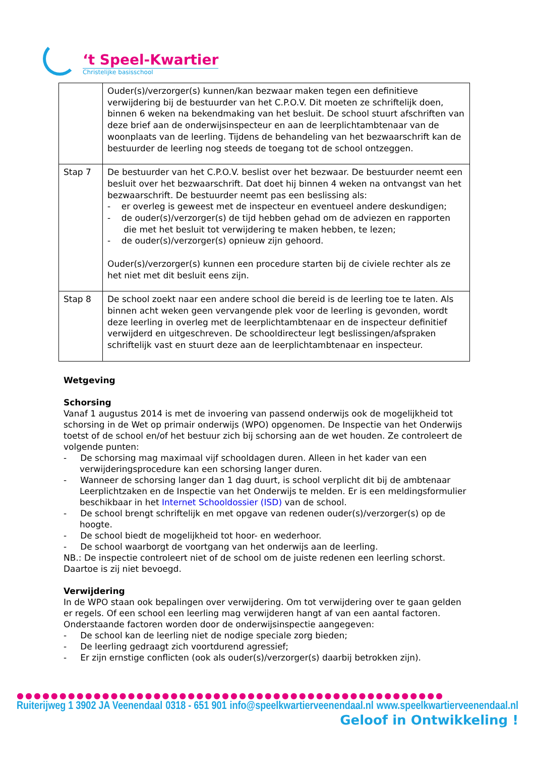‘t Speel-Kwartier
Christelijke basisschool
| | Ouder(s)/verzorger(s) kunnen/kan bezwaar maken tegen een definitieve verwijdering bij de bestuurder van het C.P.O.V. Dit moeten ze schriftelijk doen, binnen 6 weken na bekendmaking van het besluit. De school stuurt afschriften van deze brief aan de onderwijsinspecteur en aan de leerplichtambtenaar van de woonplaats van de leerling. Tijdens de behandeling van het bezwaarschrift kan de bestuurder de leerling nog steeds de toegang tot de school ontzeggen. |
| Stap 7 | De bestuurder van het C.P.O.V. beslist over het bezwaar. De bestuurder neemt een besluit over het bezwaarschrift. Dat doet hij binnen 4 weken na ontvangst van het bezwaarschrift. De bestuurder neemt pas een beslissing als: - er overleg is geweest met de inspecteur en eventueel andere deskundigen; - de ouder(s)/verzorger(s) de tijd hebben gehad om de adviezen en rapporten die met het besluit tot verwijdering te maken hebben, te lezen; - de ouder(s)/verzorger(s) opnieuw zijn gehoord. Ouder(s)/verzorger(s) kunnen een procedure starten bij de civiele rechter als ze het niet met dit besluit eens zijn. |
| Stap 8 | De school zoekt naar een andere school die bereid is de leerling toe te laten. Als binnen acht weken geen vervangende plek voor de leerling is gevonden, wordt deze leerling in overleg met de leerplichtambtenaar en de inspecteur definitief verwijderd en uitgeschreven. De schooldirecteur legt beslissingen/afspraken schriftelijk vast en stuurt deze aan de leerplichtambtenaar en inspecteur. |
Wetgeving
Schorsing
Vanaf 1 augustus 2014 is met de invoering van passend onderwijs ook de mogelijkheid tot schorsing in de Wet op primair onderwijs (WPO) opgenomen. De Inspectie van het Onderwijs toetst of de school en/of het bestuur zich bij schorsing aan de wet houden. Ze controleert de volgende punten:
- De schorsing mag maximaal vijf schooldagen duren. Alleen in het kader van een verwijderingsprocedure kan een schorsing langer duren.
- Wanneer de schorsing langer dan 1 dag duurt, is school verplicht dit bij de ambtenaar Leerplichtzaken en de Inspectie van het Onderwijs te melden. Er is een meldingsformulier beschikbaar in het Internet Schooldossier (ISD) van de school.
- De school brengt schriftelijk en met opgave van redenen ouder(s)/verzorger(s) op de hoogte.
- De school biedt de mogelijkheid tot hoor- en wederhoor.
- De school waarborgt de voortgang van het onderwijs aan de leerling.
NB.: De inspectie controleert niet of de school om de juiste redenen een leerling schorst. Daartoe is zij niet bevoegd.
Verwijdering
In de WPO staan ook bepalingen over verwijdering. Om tot verwijdering over te gaan gelden er regels. Of een school een leerling mag verwijderen hangt af van een aantal factoren. Onderstaande factoren worden door de onderwijsinspectie aangegeven:
- De school kan de leerling niet de nodige speciale zorg bieden;
- De leerling gedraagt zich voortdurend agressief;
- Er zijn ernstige conflicten (ook als ouder(s)/verzorger(s) daarbij betrokken zijn).
●●●●●●●●●●●●●●●●●●●●●●●●●●●●●●●●●●●●●●●●●●●●●●●●●●
Ruiterijweg 1 3902 JA Veenendaal 0318 - 651 901 info@speelkwartierveenendaal.nl www.speelkwartierveenendaal.nl
Geloof in Ontwikkeling !